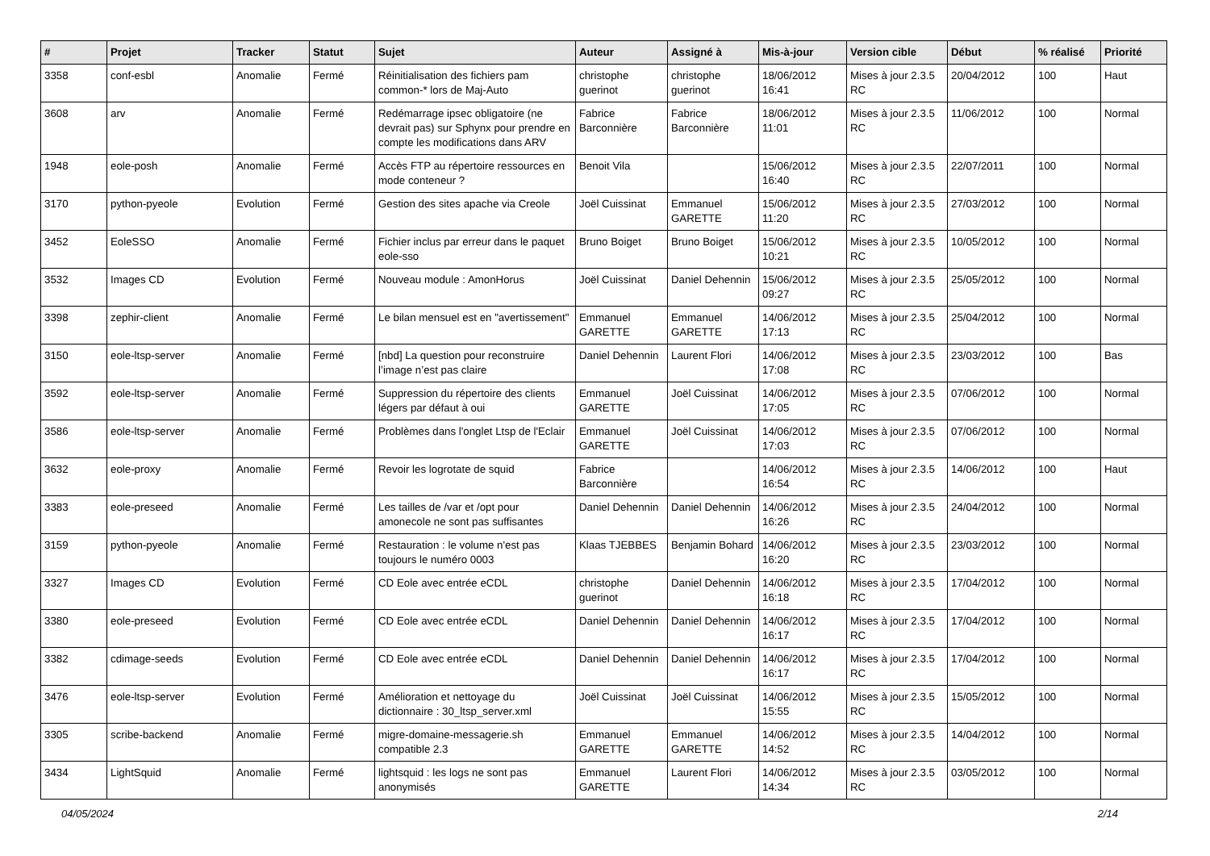| # | Projet | Tracker | Statut | Sujet | Auteur | Assigné à | Mis-à-jour | Version cible | Début | % réalisé | Priorité |
| --- | --- | --- | --- | --- | --- | --- | --- | --- | --- | --- | --- |
| 3358 | conf-esbl | Anomalie | Fermé | Réinitialisation des fichiers pam common-* lors de Maj-Auto | christophe guerinot | christophe guerinot | 18/06/2012 16:41 | Mises à jour 2.3.5 RC | 20/04/2012 | 100 | Haut |
| 3608 | arv | Anomalie | Fermé | Redémarrage ipsec obligatoire (ne devrait pas) sur Sphynx pour prendre en compte les modifications dans ARV | Fabrice Barconnière | Fabrice Barconnière | 18/06/2012 11:01 | Mises à jour 2.3.5 RC | 11/06/2012 | 100 | Normal |
| 1948 | eole-posh | Anomalie | Fermé | Accès FTP au répertoire ressources en mode conteneur ? | Benoit Vila | | 15/06/2012 16:40 | Mises à jour 2.3.5 RC | 22/07/2011 | 100 | Normal |
| 3170 | python-pyeole | Evolution | Fermé | Gestion des sites apache via Creole | Joël Cuissinat | Emmanuel GARETTE | 15/06/2012 11:20 | Mises à jour 2.3.5 RC | 27/03/2012 | 100 | Normal |
| 3452 | EoleSSO | Anomalie | Fermé | Fichier inclus par erreur dans le paquet eole-sso | Bruno Boiget | Bruno Boiget | 15/06/2012 10:21 | Mises à jour 2.3.5 RC | 10/05/2012 | 100 | Normal |
| 3532 | Images CD | Evolution | Fermé | Nouveau module : AmonHorus | Joël Cuissinat | Daniel Dehennin | 15/06/2012 09:27 | Mises à jour 2.3.5 RC | 25/05/2012 | 100 | Normal |
| 3398 | zephir-client | Anomalie | Fermé | Le bilan mensuel est en "avertissement" | Emmanuel GARETTE | Emmanuel GARETTE | 14/06/2012 17:13 | Mises à jour 2.3.5 RC | 25/04/2012 | 100 | Normal |
| 3150 | eole-ltsp-server | Anomalie | Fermé | [nbd] La question pour reconstruire l’image n’est pas claire | Daniel Dehennin | Laurent Flori | 14/06/2012 17:08 | Mises à jour 2.3.5 RC | 23/03/2012 | 100 | Bas |
| 3592 | eole-ltsp-server | Anomalie | Fermé | Suppression du répertoire des clients légers par défaut à oui | Emmanuel GARETTE | Joël Cuissinat | 14/06/2012 17:05 | Mises à jour 2.3.5 RC | 07/06/2012 | 100 | Normal |
| 3586 | eole-ltsp-server | Anomalie | Fermé | Problèmes dans l'onglet Ltsp de l'Eclair | Emmanuel GARETTE | Joël Cuissinat | 14/06/2012 17:03 | Mises à jour 2.3.5 RC | 07/06/2012 | 100 | Normal |
| 3632 | eole-proxy | Anomalie | Fermé | Revoir les logrotate de squid | Fabrice Barconnière | | 14/06/2012 16:54 | Mises à jour 2.3.5 RC | 14/06/2012 | 100 | Haut |
| 3383 | eole-preseed | Anomalie | Fermé | Les tailles de /var et /opt pour amonecole ne sont pas suffisantes | Daniel Dehennin | Daniel Dehennin | 14/06/2012 16:26 | Mises à jour 2.3.5 RC | 24/04/2012 | 100 | Normal |
| 3159 | python-pyeole | Anomalie | Fermé | Restauration : le volume n'est pas toujours le numéro 0003 | Klaas TJEBBES | Benjamin Bohard | 14/06/2012 16:20 | Mises à jour 2.3.5 RC | 23/03/2012 | 100 | Normal |
| 3327 | Images CD | Evolution | Fermé | CD Eole avec entrée eCDL | christophe guerinot | Daniel Dehennin | 14/06/2012 16:18 | Mises à jour 2.3.5 RC | 17/04/2012 | 100 | Normal |
| 3380 | eole-preseed | Evolution | Fermé | CD Eole avec entrée eCDL | Daniel Dehennin | Daniel Dehennin | 14/06/2012 16:17 | Mises à jour 2.3.5 RC | 17/04/2012 | 100 | Normal |
| 3382 | cdimage-seeds | Evolution | Fermé | CD Eole avec entrée eCDL | Daniel Dehennin | Daniel Dehennin | 14/06/2012 16:17 | Mises à jour 2.3.5 RC | 17/04/2012 | 100 | Normal |
| 3476 | eole-ltsp-server | Evolution | Fermé | Amélioration et nettoyage du dictionnaire : 30_ltsp_server.xml | Joël Cuissinat | Joël Cuissinat | 14/06/2012 15:55 | Mises à jour 2.3.5 RC | 15/05/2012 | 100 | Normal |
| 3305 | scribe-backend | Anomalie | Fermé | migre-domaine-messagerie.sh compatible 2.3 | Emmanuel GARETTE | Emmanuel GARETTE | 14/06/2012 14:52 | Mises à jour 2.3.5 RC | 14/04/2012 | 100 | Normal |
| 3434 | LightSquid | Anomalie | Fermé | lightsquid : les logs ne sont pas anonymisés | Emmanuel GARETTE | Laurent Flori | 14/06/2012 14:34 | Mises à jour 2.3.5 RC | 03/05/2012 | 100 | Normal |
04/05/2024 2/14